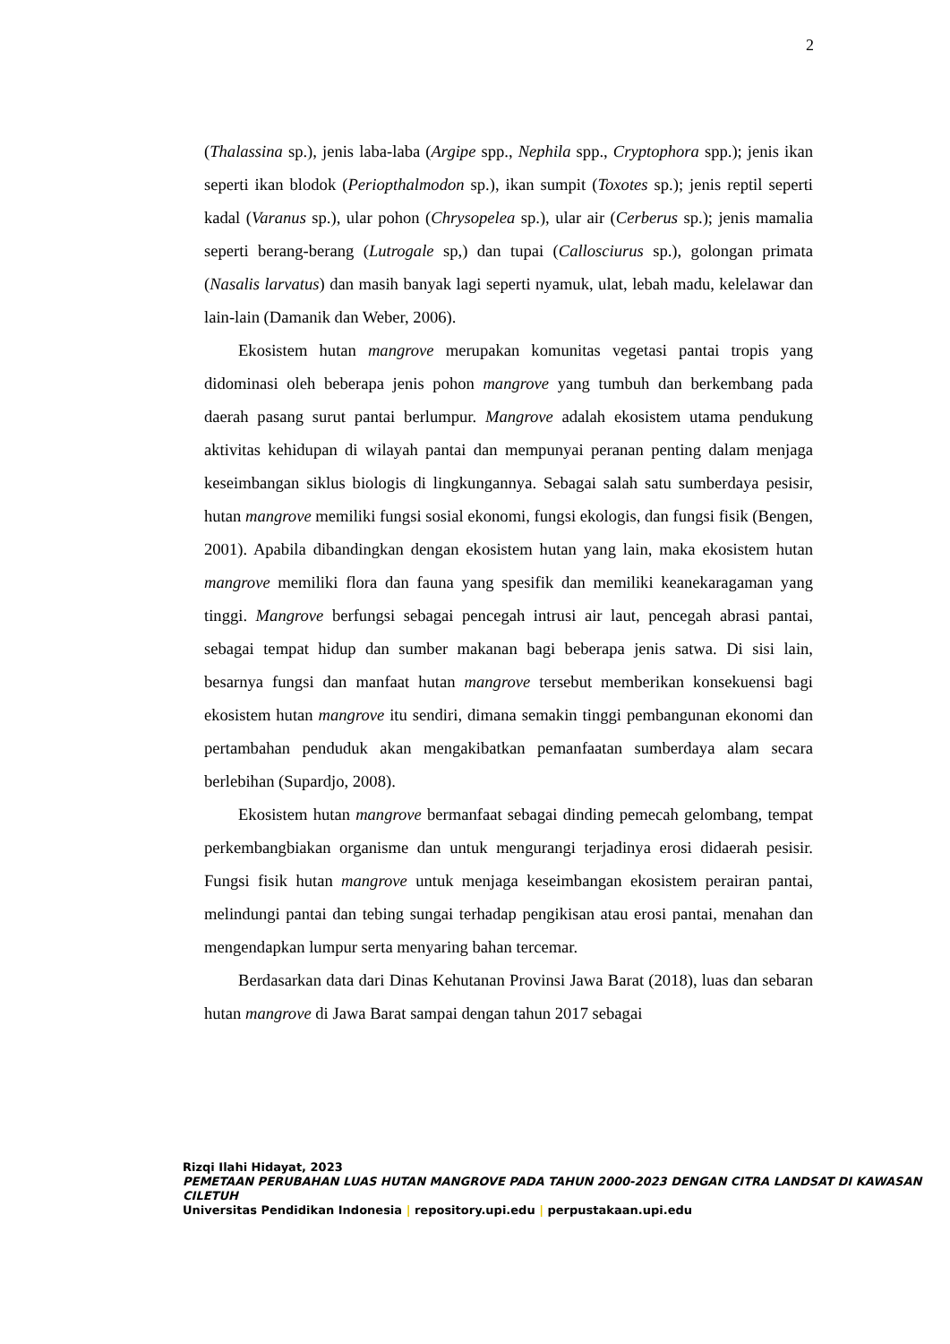2
(Thalassina sp.), jenis laba-laba (Argipe spp., Nephila spp., Cryptophora spp.); jenis ikan seperti ikan blodok (Periopthalmodon sp.), ikan sumpit (Toxotes sp.); jenis reptil seperti kadal (Varanus sp.), ular pohon (Chrysopelea sp.), ular air (Cerberus sp.); jenis mamalia seperti berang-berang (Lutrogale sp,) dan tupai (Callosciurus sp.), golongan primata (Nasalis larvatus) dan masih banyak lagi seperti nyamuk, ulat, lebah madu, kelelawar dan lain-lain (Damanik dan Weber, 2006).
Ekosistem hutan mangrove merupakan komunitas vegetasi pantai tropis yang didominasi oleh beberapa jenis pohon mangrove yang tumbuh dan berkembang pada daerah pasang surut pantai berlumpur. Mangrove adalah ekosistem utama pendukung aktivitas kehidupan di wilayah pantai dan mempunyai peranan penting dalam menjaga keseimbangan siklus biologis di lingkungannya. Sebagai salah satu sumberdaya pesisir, hutan mangrove memiliki fungsi sosial ekonomi, fungsi ekologis, dan fungsi fisik (Bengen, 2001). Apabila dibandingkan dengan ekosistem hutan yang lain, maka ekosistem hutan mangrove memiliki flora dan fauna yang spesifik dan memiliki keanekaragaman yang tinggi. Mangrove berfungsi sebagai pencegah intrusi air laut, pencegah abrasi pantai, sebagai tempat hidup dan sumber makanan bagi beberapa jenis satwa. Di sisi lain, besarnya fungsi dan manfaat hutan mangrove tersebut memberikan konsekuensi bagi ekosistem hutan mangrove itu sendiri, dimana semakin tinggi pembangunan ekonomi dan pertambahan penduduk akan mengakibatkan pemanfaatan sumberdaya alam secara berlebihan (Supardjo, 2008).
Ekosistem hutan mangrove bermanfaat sebagai dinding pemecah gelombang, tempat perkembangbiakan organisme dan untuk mengurangi terjadinya erosi didaerah pesisir. Fungsi fisik hutan mangrove untuk menjaga keseimbangan ekosistem perairan pantai, melindungi pantai dan tebing sungai terhadap pengikisan atau erosi pantai, menahan dan mengendapkan lumpur serta menyaring bahan tercemar.
Berdasarkan data dari Dinas Kehutanan Provinsi Jawa Barat (2018), luas dan sebaran hutan mangrove di Jawa Barat sampai dengan tahun 2017 sebagai
Rizqi Ilahi Hidayat, 2023
PEMETAAN PERUBAHAN LUAS HUTAN MANGROVE PADA TAHUN 2000-2023 DENGAN CITRA LANDSAT DI KAWASAN CILETUH
Universitas Pendidikan Indonesia | repository.upi.edu | perpustakaan.upi.edu